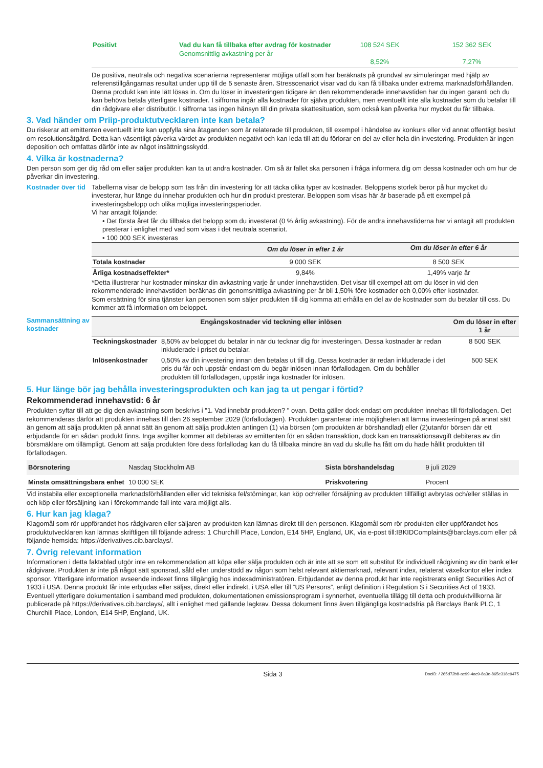| Positivt | Vad du kan få tillbaka efter avdrag för kostnader Genomsnittlig avkastning per år | 108 524 SEK 8,52% | 152 362 SEK 7,27% |
De positiva, neutrala och negativa scenarierna representerar möjliga utfall som har beräknats på grundval av simuleringar med hjälp av referenstillgångarnas resultat under upp till de 5 senaste åren. Stresscenariot visar vad du kan få tillbaka under extrema marknadsförhållanden. Denna produkt kan inte lätt lösas in. Om du löser in investeringen tidigare än den rekommenderade innehavstiden har du ingen garanti och du kan behöva betala ytterligare kostnader. I siffrorna ingår alla kostnader för själva produkten, men eventuellt inte alla kostnader som du betalar till din rådgivare eller distributör. I siffrorna tas ingen hänsyn till din privata skattesituation, som också kan påverka hur mycket du får tillbaka.
3. Vad händer om Priip-produktutvecklaren inte kan betala?
Du riskerar att emittenten eventuellt inte kan uppfylla sina åtaganden som är relaterade till produkten, till exempel i händelse av konkurs eller vid annat offentligt beslut om resolutionsåtgärd. Detta kan väsentligt påverka värdet av produkten negativt och kan leda till att du förlorar en del av eller hela din investering. Produkten är ingen deposition och omfattas därför inte av något insättningsskydd.
4. Vilka är kostnaderna?
Den person som ger dig råd om eller säljer produkten kan ta ut andra kostnader. Om så är fallet ska personen i fråga informera dig om dessa kostnader och om hur de påverkar din investering.
Kostnader över tid
Tabellerna visar de belopp som tas från din investering för att täcka olika typer av kostnader. Beloppens storlek beror på hur mycket du investerar, hur länge du innehar produkten och hur din produkt presterar. Beloppen som visas här är baserade på ett exempel på investeringsbelopp och olika möjliga investeringsperioder.
Vi har antagit följande:
• Det första året får du tillbaka det belopp som du investerat (0 % årlig avkastning). För de andra innehavstiderna har vi antagit att produkten presterar i enlighet med vad som visas i det neutrala scenariot.
• 100 000 SEK investeras
| | Om du löser in efter 1 år | Om du löser in efter 6 år |
| --- | --- | --- |
| Totala kostnader | 9 000 SEK | 8 500 SEK |
| Årliga kostnadseffekter* | 9,84% | 1,49% varje år |
*Detta illustrerar hur kostnader minskar din avkastning varje år under innehavstiden. Det visar till exempel att om du löser in vid den rekommenderade innehavstiden beräknas din genomsnittliga avkastning per år bli 1,50% före kostnader och 0,00% efter kostnader.
Som ersättning för sina tjänster kan personen som säljer produkten till dig komma att erhålla en del av de kostnader som du betalar till oss. Du kommer att få information om beloppet.
Sammansättning av kostnader
| Engångskostnader vid teckning eller inlösen | | Om du löser in efter 1 år |
| --- | --- | --- |
| Teckningskostnader | 8,50% av beloppet du betalar in när du tecknar dig för investeringen. Dessa kostnader är redan inkluderade i priset du betalar. | 8 500 SEK |
| Inlösenkostnader | 0,50% av din investering innan den betalas ut till dig. Dessa kostnader är redan inkluderade i det pris du får och uppstår endast om du begär inlösen innan förfallodagen. Om du behåller produkten till förfallodagen, uppstår inga kostnader för inlösen. | 500 SEK |
5. Hur länge bör jag behålla investeringsprodukten och kan jag ta ut pengar i förtid?
Rekommenderad innehavstid: 6 år
Produkten syftar till att ge dig den avkastning som beskrivs i "1. Vad innebär produkten? " ovan. Detta gäller dock endast om produkten innehas till förfallodagen. Det rekommenderas därför att produkten innehas till den 26 september 2029 (förfallodagen). Produkten garanterar inte möjligheten att lämna investeringen på annat sätt än genom att sälja produkten på annat sätt än genom att sälja produkten antingen (1) via börsen (om produkten är börshandlad) eller (2)utanför börsen där ett erbjudande för en sådan produkt finns. Inga avgifter kommer att debiteras av emittenten för en sådan transaktion, dock kan en transaktionsavgift debiteras av din börsmäklare om tillämpligt. Genom att sälja produkten före dess förfallodag kan du få tillbaka mindre än vad du skulle ha fått om du hade hållit produkten till förfallodagen.
| Börsnotering | Nasdaq Stockholm AB | Sista börshandelsdag | 9 juli 2029 |
| Minsta omsättningsbara enhet | 10 000 SEK | Priskvotering | Procent |
Vid instabila eller exceptionella marknadsförhållanden eller vid tekniska fel/störningar, kan köp och/eller försäljning av produkten tillfälligt avbrytas och/eller ställas in och köp eller försäljning kan i förekommande fall inte vara möjligt alls.
6. Hur kan jag klaga?
Klagomål som rör uppförandet hos rådgivaren eller säljaren av produkten kan lämnas direkt till den personen. Klagomål som rör produkten eller uppförandet hos produktutvecklaren kan lämnas skriftligen till följande adress: 1 Churchill Place, London, E14 5HP, England, UK, via e-post till:IBKIDComplaints@barclays.com eller på följande hemsida: https://derivatives.cib.barclays/.
7. Övrig relevant information
Informationen i detta faktablad utgör inte en rekommendation att köpa eller sälja produkten och är inte att se som ett substitut för individuell rådgivning av din bank eller rådgivare. Produkten är inte på något sätt sponsrad, såld eller understödd av någon som helst relevant aktiemarknad, relevant index, relaterat växelkontor eller index sponsor. Ytterligare information avseende indexet finns tillgänglig hos indexadministratören. Erbjudandet av denna produkt har inte registrerats enligt Securities Act of 1933 i USA. Denna produkt får inte erbjudas eller säljas, direkt eller indirekt, i USA eller till “US Persons”, enligt definition i Regulation S i Securities Act of 1933. Eventuell ytterligare dokumentation i samband med produkten, dokumentationen emissionsprogram i synnerhet, eventuella tillägg till detta och produktvillkorna är publicerade på https://derivatives.cib.barclays/, allt i enlighet med gällande lagkrav. Dessa dokument finns även tillgängliga kostnadsfria på Barclays Bank PLC, 1 Churchill Place, London, E14 5HP, England, UK.
Sida 3 DocID: / 265d72b8-ae99-4ac9-8a3e-865e318e9475